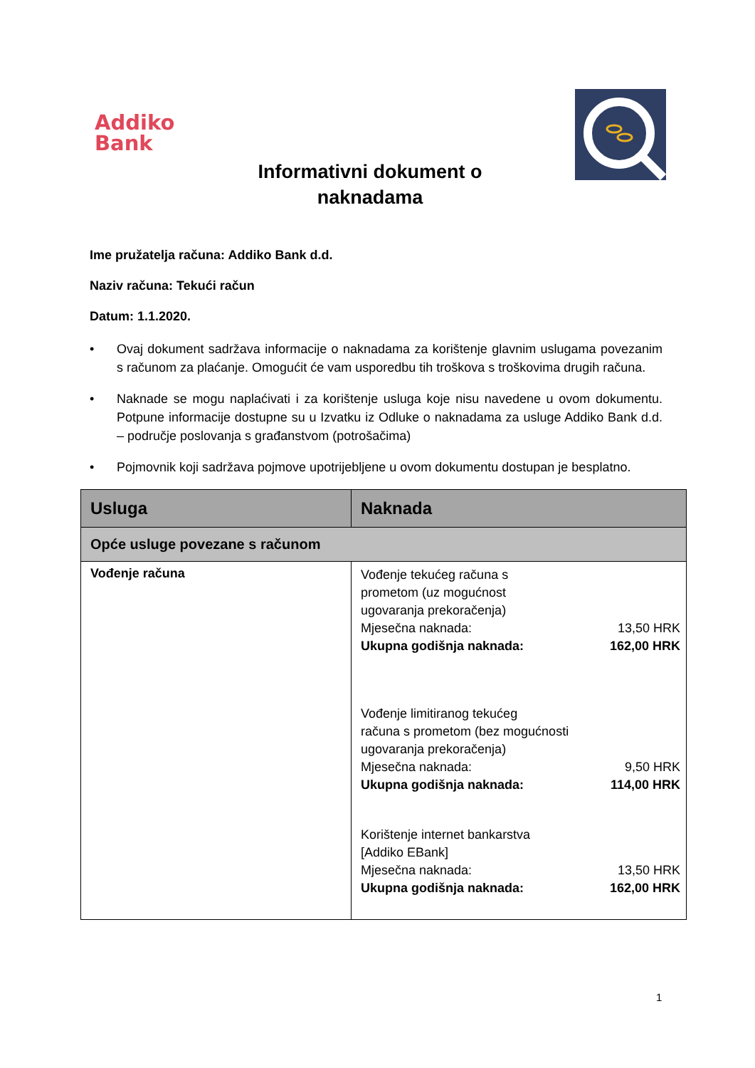Addiko
Bank
Informativni dokument o
naknadama
Ime pružatelja računa: Addiko Bank d.d.
Naziv računa: Tekući račun
Datum: 1.1.2020.
• Ovaj dokument sadržava informacije o naknadama za korištenje glavnim uslugama povezanim s računom za plaćanje. Omogućit će vam usporedbu tih troškova s troškovima drugih računa.
• Naknade se mogu naplaćivati i za korištenje usluga koje nisu navedene u ovom dokumentu. Potpune informacije dostupne su u Izvatku iz Odluke o naknadama za usluge Addiko Bank d.d. – područje poslovanja s građanstvom (potrošačima)
• Pojmovnik koji sadržava pojmove upotrijebljene u ovom dokumentu dostupan je besplatno.
| Usluga | Naknada |
| --- | --- |
| Opće usluge povezane s računom | |
| Vođenje računa | Vođenje tekućeg računa s prometom (uz mogućnost ugovaranja prekoračenja) Mjesečna naknada: 13,50 HRK Ukupna godišnja naknada: 162,00 HRK Vođenje limitiranog tekućeg računa s prometom (bez mogućnosti ugovaranja prekoračenja) Mjesečna naknada: 9,50 HRK Ukupna godišnja naknada: 114,00 HRK Korištenje internet bankarstva [Addiko EBank] Mjesečna naknada: 13,50 HRK Ukupna godišnja naknada: 162,00 HRK |
1